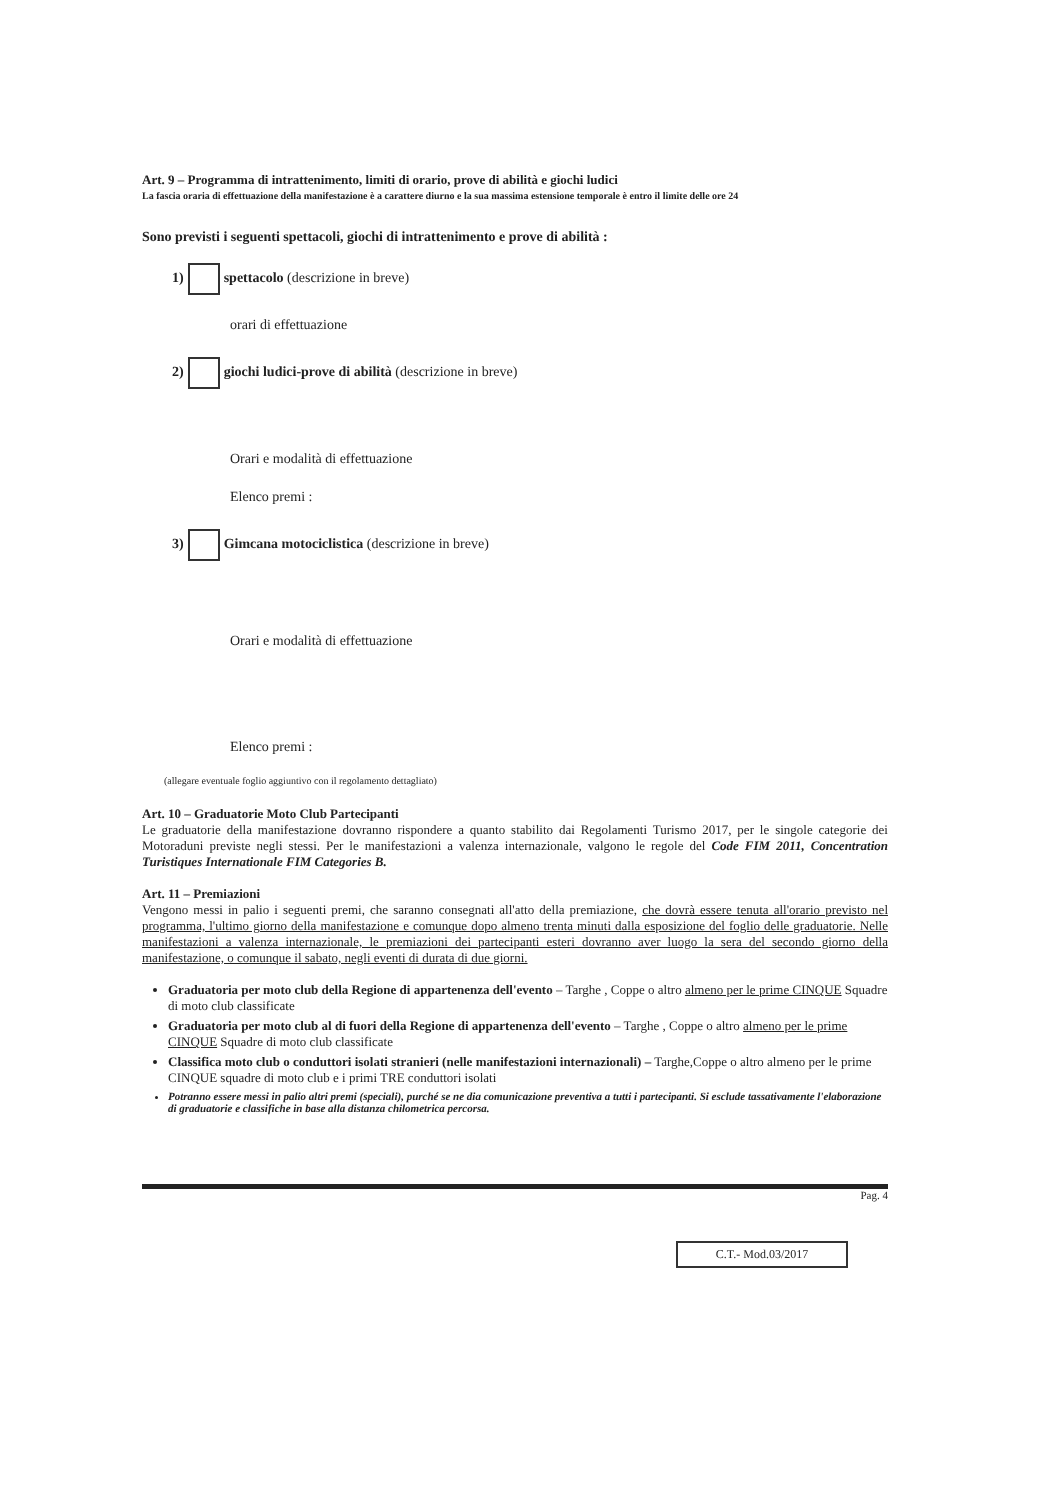Art. 9 – Programma di intrattenimento, limiti di orario, prove di abilità e giochi ludici
La fascia oraria di effettuazione della manifestazione è a carattere diurno e la sua massima estensione temporale è entro il limite delle ore 24
Sono previsti i seguenti spettacoli, giochi di intrattenimento e prove di abilità :
1) spettacolo (descrizione in breve)
orari di effettuazione
2) giochi ludici-prove di abilità (descrizione in breve)
Orari e modalità di effettuazione
Elenco premi :
3) Gimcana motociclistica (descrizione in breve)
Orari e modalità di effettuazione
Elenco premi :
(allegare eventuale foglio aggiuntivo con il regolamento dettagliato)
Art. 10 – Graduatorie Moto Club Partecipanti
Le graduatorie della manifestazione dovranno rispondere a quanto stabilito dai Regolamenti Turismo 2017, per le singole categorie dei Motoraduni previste negli stessi. Per le manifestazioni a valenza internazionale, valgono le regole del Code FIM 2011, Concentration Turistiques Internationale FIM Categories B.
Art. 11 – Premiazioni
Vengono messi in palio i seguenti premi, che saranno consegnati all'atto della premiazione, che dovrà essere tenuta all'orario previsto nel programma, l'ultimo giorno della manifestazione e comunque dopo almeno trenta minuti dalla esposizione del foglio delle graduatorie. Nelle manifestazioni a valenza internazionale, le premiazioni dei partecipanti esteri dovranno aver luogo la sera del secondo giorno della manifestazione, o comunque il sabato, negli eventi di durata di due giorni.
Graduatoria per moto club della Regione di appartenenza dell'evento – Targhe , Coppe o altro almeno per le prime CINQUE Squadre di moto club classificate
Graduatoria per moto club al di fuori della Regione di appartenenza dell'evento – Targhe , Coppe o altro almeno per le prime CINQUE Squadre di moto club classificate
Classifica moto club o conduttori isolati stranieri (nelle manifestazioni internazionali) – Targhe,Coppe o altro almeno per le prime CINQUE squadre di moto club e i primi TRE conduttori isolati
Potranno essere messi in palio altri premi (speciali), purché se ne dia comunicazione preventiva a tutti i partecipanti. Si esclude tassativamente l'elaborazione di graduatorie e classifiche in base alla distanza chilometrica percorsa.
Pag. 4
C.T.- Mod.03/2017